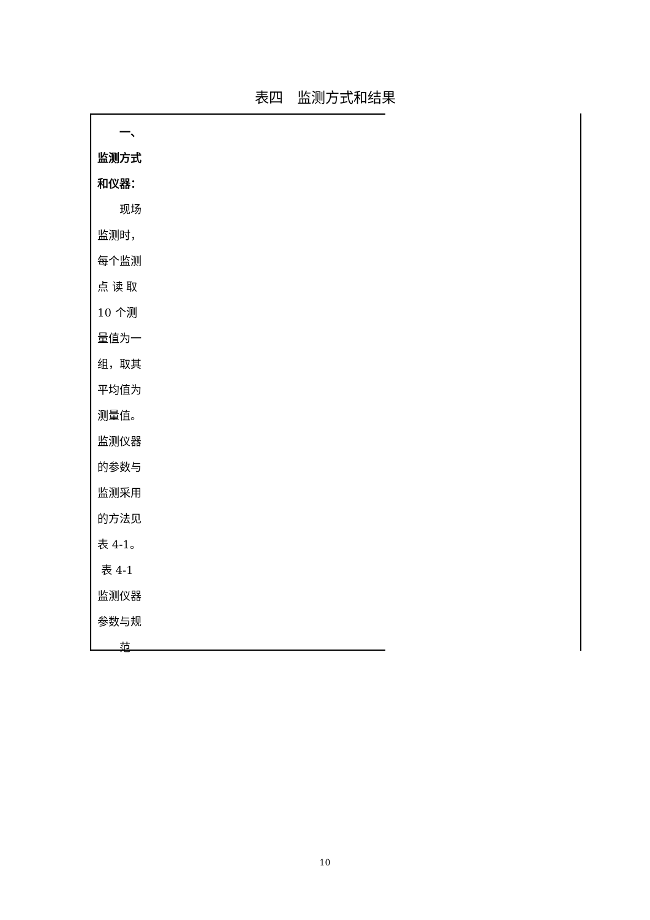表四　监测方式和结果
　　一、
监测方式
和仪器：
　　现场
监测时，
每个监测
点 读 取
10 个测
量值为一
组，取其
平均值为
测量值。
监测仪器
的参数与
监测采用
的方法见
表 4-1。
表 4-1
监测仪器
参数与规
　　范
10